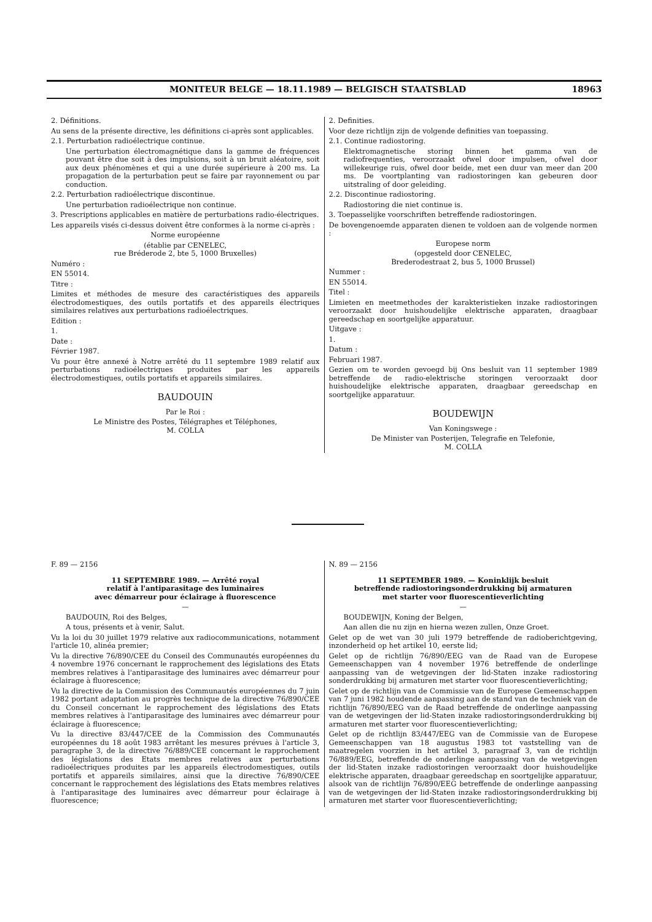MONITEUR BELGE — 18.11.1989 — BELGISCH STAATSBLAD 18963
2. Définitions.
Au sens de la présente directive, les définitions ci-après sont applicables.
2.1. Perturbation radioélectrique continue.
Une perturbation électromagnétique dans la gamme de fréquences pouvant être due soit à des impulsions, soit à un bruit aléatoire, soit aux deux phénomènes et qui a une durée supérieure à 200 ms. La propagation de la perturbation peut se faire par rayonnement ou par conduction.
2.2. Perturbation radioélectrique discontinue.
Une perturbation radioélectrique non continue.
3. Prescriptions applicables en matière de perturbations radio-électriques.
Les appareils visés ci-dessus doivent être conformes à la norme ci-après :
Norme européenne
(établie par CENELEC,
rue Bréderode 2, bte 5, 1000 Bruxelles)
Numéro :
EN 55014.
Titre :
Limites et méthodes de mesure des caractéristiques des appareils électrodomestiques, des outils portatifs et des appareils électriques similaires relatives aux perturbations radioélectriques.
Edition :
1.
Date :
Février 1987.
Vu pour être annexé à Notre arrêté du 11 septembre 1989 relatif aux perturbations radioélectriques produites par les appareils électrodomestiques, outils portatifs et appareils similaires.
BAUDOUIN
Par le Roi :
Le Ministre des Postes, Télégraphes et Téléphones,
M. COLLA
2. Definities.
Voor deze richtlijn zijn de volgende definities van toepassing.
2.1. Continue radiostoring.
Elektromagnetische storing binnen het gamma van de radiofrequenties, veroorzaakt ofwel door impulsen, ofwel door willekeurige ruis, ofwel door beide, met een duur van meer dan 200 ms. De voortplanting van radiostoringen kan gebeuren door uitstraling of door geleiding.
2.2. Discontinue radiostoring.
Radiostoring die niet continue is.
3. Toepasselijke voorschriften betreffende radiostoringen.
De bovengenoemde apparaten dienen te voldoen aan de volgende normen :
Europese norm
(opgesteld door CENELEC,
Brederodestraat 2, bus 5, 1000 Brussel)
Nummer :
EN 55014.
Titel :
Limieten en meetmethodes der karakteristieken inzake radiostoringen veroorzaakt door huishoudelijke elektrische apparaten, draagbaar gereedschap en soortgelijke apparatuur.
Uitgave :
1.
Datum :
Februari 1987.
Gezien om te worden gevoegd bij Ons besluit van 11 september 1989 betreffende de radio-elektrische storingen veroorzaakt door huishoudelijke elektrische apparaten, draagbaar gereedschap en soortgelijke apparatuur.
BOUDEWIJN
Van Koningswege :
De Minister van Posterijen, Telegrafie en Telefonie,
M. COLLA
F. 89 — 2156
11 SEPTEMBRE 1989. — Arrêté royal
relatif à l'antiparasitage des luminaires
avec démarreur pour éclairage à fluorescence
—
BAUDOUIN, Roi des Belges,
A tous, présents et à venir, Salut.
Vu la loi du 30 juillet 1979 relative aux radiocommunications, notamment l'article 10, alinéa premier;
Vu la directive 76/890/CEE du Conseil des Communautés européennes du 4 novembre 1976 concernant le rapprochement des législations des Etats membres relatives à l'antiparasitage des luminaires avec démarreur pour éclairage à fluorescence;
Vu la directive de la Commission des Communautés européennes du 7 juin 1982 portant adaptation au progrès technique de la directive 76/890/CEE du Conseil concernant le rapprochement des législations des Etats membres relatives à l'antiparasitage des luminaires avec démarreur pour éclairage à fluorescence;
Vu la directive 83/447/CEE de la Commission des Communautés européennes du 18 août 1983 arrêtant les mesures prévues à l'article 3, paragraphe 3, de la directive 76/889/CEE concernant le rapprochement des législations des Etats membres relatives aux perturbations radioélectriques produites par les appareils électrodomestiques, outils portatifs et appareils similaires, ainsi que la directive 76/890/CEE concernant le rapprochement des législations des Etats membres relatives à l'antiparasitage des luminaires avec démarreur pour éclairage à fluorescence;
N. 89 — 2156
11 SEPTEMBER 1989. — Koninklijk besluit
betreffende radiostoringsonderdrukking bij armaturen
met starter voor fluorescentieverlichting
—
BOUDEWIJN, Koning der Belgen,
Aan allen die nu zijn en hierna wezen zullen, Onze Groet.
Gelet op de wet van 30 juli 1979 betreffende de radioberichtgeving, inzonderheid op het artikel 10, eerste lid;
Gelet op de richtlijn 76/890/EEG van de Raad van de Europese Gemeenschappen van 4 november 1976 betreffende de onderlinge aanpassing van de wetgevingen der lid-Staten inzake radiostoring sonderdrukking bij armaturen met starter voor fluorescentieverlichting;
Gelet op de richtlijn van de Commissie van de Europese Gemeenschappen van 7 juni 1982 houdende aanpassing aan de stand van de techniek van de richtlijn 76/890/EEG van de Raad betreffende de onderlinge aanpassing van de wetgevingen der lid-Staten inzake radiostoringsonderdrukking bij armaturen met starter voor fluorescentieverlichting;
Gelet op de richtlijn 83/447/EEG van de Commissie van de Europese Gemeenschappen van 18 augustus 1983 tot vaststelling van de maatregelen voorzien in het artikel 3, paragraaf 3, van de richtlijn 76/889/EEG, betreffende de onderlinge aanpassing van de wetgevingen der lid-Staten inzake radiostoringen veroorzaakt door huishoudelijke elektrische apparaten, draagbaar gereedschap en soortgelijke apparatuur, alsook van de richtlijn 76/890/EEG betreffende de onderlinge aanpassing van de wetgevingen der lid-Staten inzake radiostoringsonderdrukking bij armaturen met starter voor fluorescentieverlichting;